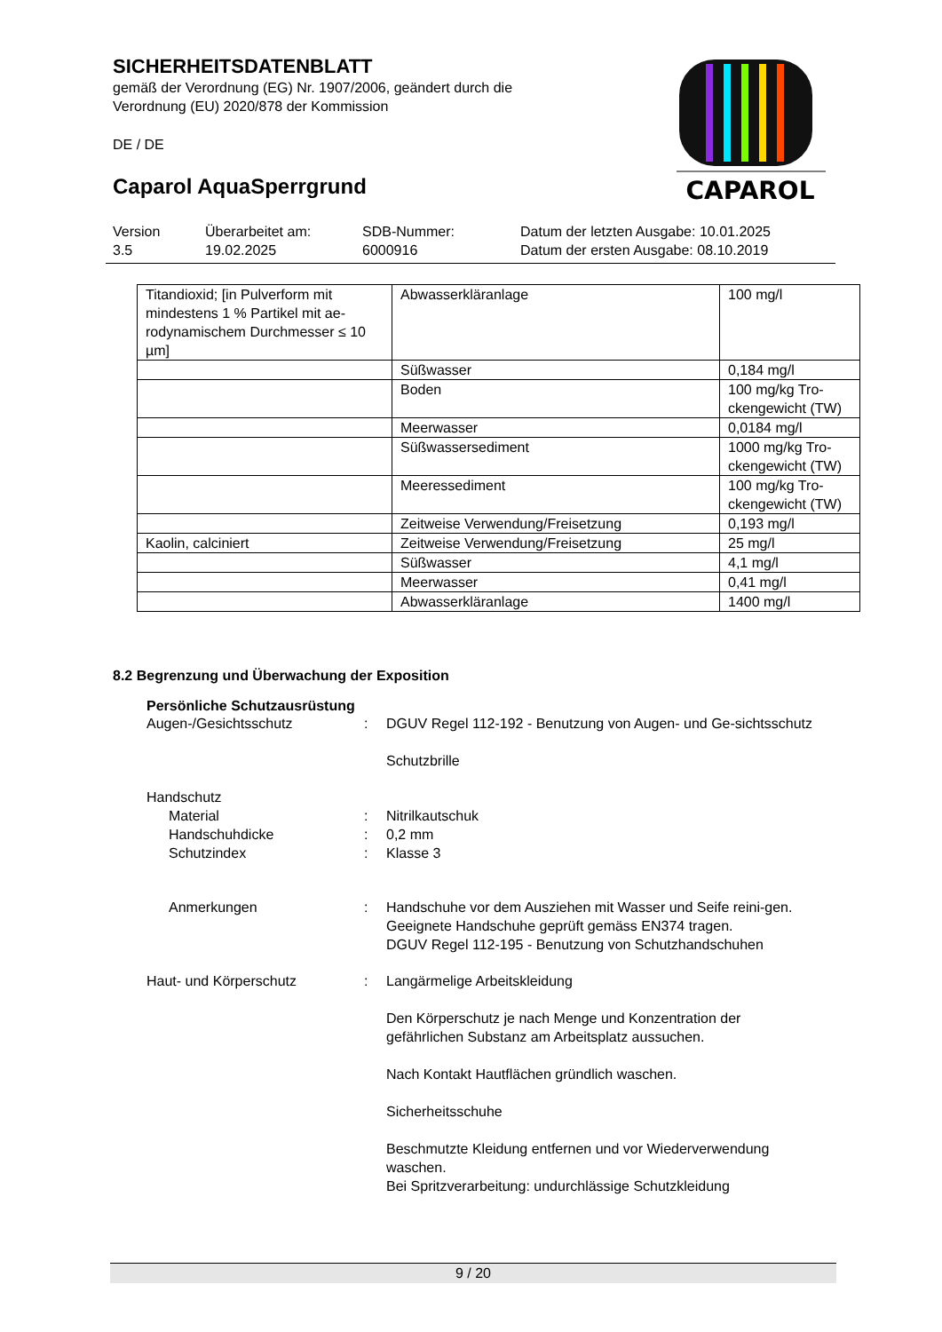SICHERHEITSDATENBLATT
gemäß der Verordnung (EG) Nr. 1907/2006, geändert durch die
Verordnung (EU) 2020/878 der Kommission
DE / DE
Caparol AquaSperrgrund
CAPAROL
Version
3.5
Überarbeitet am:
19.02.2025
SDB-Nummer:
6000916
Datum der letzten Ausgabe: 10.01.2025
Datum der ersten Ausgabe: 08.10.2019
| Titandioxid; [in Pulverform mit mindestens 1 % Partikel mit ae-rodynamischem Durchmesser ≤ 10 µm] | Abwasserkläranlage | 100 mg/l |
| | Süßwasser | 0,184 mg/l |
| | Boden | 100 mg/kg Tro-ckengewicht (TW) |
| | Meerwasser | 0,0184 mg/l |
| | Süßwassersediment | 1000 mg/kg Tro-ckengewicht (TW) |
| | Meeressediment | 100 mg/kg Tro-ckengewicht (TW) |
| | Zeitweise Verwendung/Freisetzung | 0,193 mg/l |
| Kaolin, calciniert | Zeitweise Verwendung/Freisetzung | 25 mg/l |
| | Süßwasser | 4,1 mg/l |
| | Meerwasser | 0,41 mg/l |
| | Abwasserkläranlage | 1400 mg/l |
8.2 Begrenzung und Überwachung der Exposition
Persönliche Schutzausrüstung
Augen-/Gesichtsschutz : DGUV Regel 112-192 - Benutzung von Augen- und Ge-sichtsschutz
Schutzbrille
Handschutz
Material : Nitrilkautschuk
Handschuhdicke : 0,2 mm
Schutzindex : Klasse 3
Anmerkungen : Handschuhe vor dem Ausziehen mit Wasser und Seife reini-gen. Geeignete Handschuhe geprüft gemäss EN374 tragen.
DGUV Regel 112-195 - Benutzung von Schutzhandschuhen
Haut- und Körperschutz : Langärmelige Arbeitskleidung
Den Körperschutz je nach Menge und Konzentration der gefährlichen Substanz am Arbeitsplatz aussuchen.
Nach Kontakt Hautflächen gründlich waschen.
Sicherheitsschuhe
Beschmutzte Kleidung entfernen und vor Wiederverwendung waschen.
Bei Spritzverarbeitung: undurchlässige Schutzkleidung
9 / 20